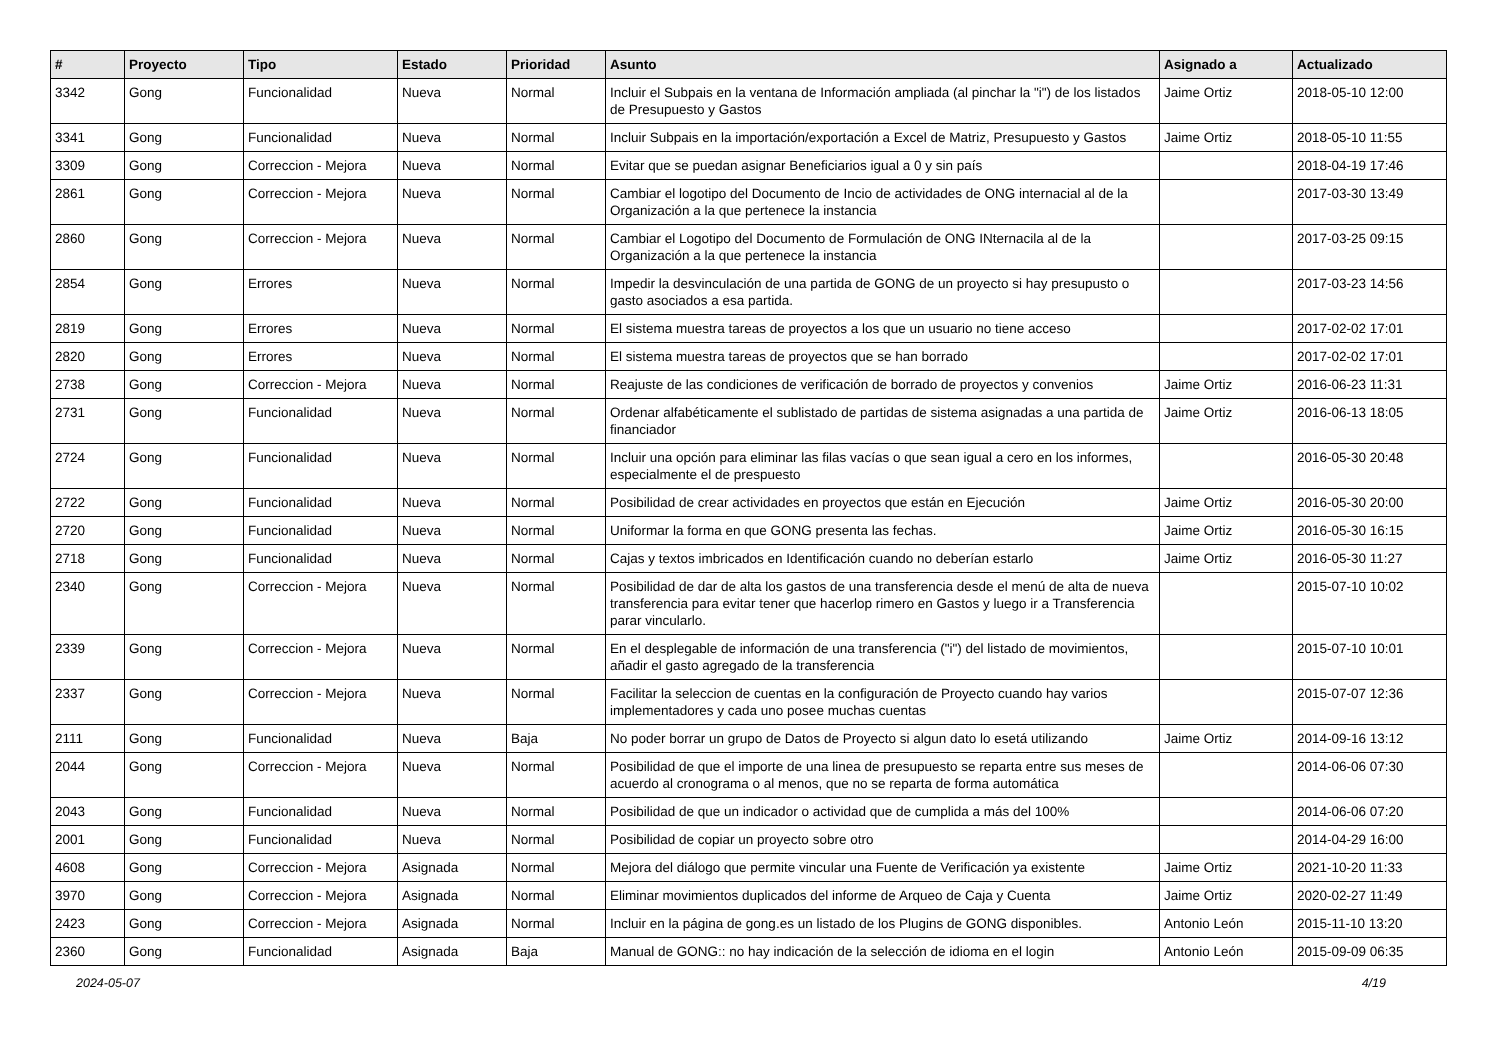| # | Proyecto | Tipo | Estado | Prioridad | Asunto | Asignado a | Actualizado |
| --- | --- | --- | --- | --- | --- | --- | --- |
| 3342 | Gong | Funcionalidad | Nueva | Normal | Incluir el Subpais en la ventana de Información ampliada (al pinchar la "i") de los listados de Presupuesto y Gastos | Jaime Ortiz | 2018-05-10 12:00 |
| 3341 | Gong | Funcionalidad | Nueva | Normal | Incluir Subpais en la importación/exportación a Excel de Matriz, Presupuesto y Gastos | Jaime Ortiz | 2018-05-10 11:55 |
| 3309 | Gong | Correccion - Mejora | Nueva | Normal | Evitar que se puedan asignar Beneficiarios igual a 0 y sin país | | 2018-04-19 17:46 |
| 2861 | Gong | Correccion - Mejora | Nueva | Normal | Cambiar el logotipo del Documento de Incio de actividades de ONG internacial al de la Organización a la que pertenece la instancia | | 2017-03-30 13:49 |
| 2860 | Gong | Correccion - Mejora | Nueva | Normal | Cambiar el Logotipo del Documento de Formulación de ONG INternacila al de la Organización a la que pertenece la instancia | | 2017-03-25 09:15 |
| 2854 | Gong | Errores | Nueva | Normal | Impedir la desvinculación de una partida de GONG de un proyecto si hay presupusto o gasto asociados a esa partida. | | 2017-03-23 14:56 |
| 2819 | Gong | Errores | Nueva | Normal | El sistema muestra tareas de proyectos a los que un usuario no tiene acceso | | 2017-02-02 17:01 |
| 2820 | Gong | Errores | Nueva | Normal | El sistema muestra tareas de proyectos que se han borrado | | 2017-02-02 17:01 |
| 2738 | Gong | Correccion - Mejora | Nueva | Normal | Reajuste de las condiciones de verificación de borrado de proyectos y convenios | Jaime Ortiz | 2016-06-23 11:31 |
| 2731 | Gong | Funcionalidad | Nueva | Normal | Ordenar alfabéticamente el sublistado de partidas de sistema asignadas a una partida de financiador | Jaime Ortiz | 2016-06-13 18:05 |
| 2724 | Gong | Funcionalidad | Nueva | Normal | Incluir una opción para eliminar las filas vacías o que sean igual a cero en los informes, especialmente el de prespuesto | | 2016-05-30 20:48 |
| 2722 | Gong | Funcionalidad | Nueva | Normal | Posibilidad de crear actividades en proyectos que están en Ejecución | Jaime Ortiz | 2016-05-30 20:00 |
| 2720 | Gong | Funcionalidad | Nueva | Normal | Uniformar la forma en que GONG presenta las fechas. | Jaime Ortiz | 2016-05-30 16:15 |
| 2718 | Gong | Funcionalidad | Nueva | Normal | Cajas y textos imbricados en Identificación cuando no deberían estarlo | Jaime Ortiz | 2016-05-30 11:27 |
| 2340 | Gong | Correccion - Mejora | Nueva | Normal | Posibilidad de dar de alta los gastos de una transferencia desde el menú de alta de nueva transferencia para evitar tener que hacerlop rimero en Gastos y luego ir a Transferencia parar vincularlo. | | 2015-07-10 10:02 |
| 2339 | Gong | Correccion - Mejora | Nueva | Normal | En el desplegable de información de una transferencia ("i") del listado de movimientos, añadir el gasto agregado de la transferencia | | 2015-07-10 10:01 |
| 2337 | Gong | Correccion - Mejora | Nueva | Normal | Facilitar la seleccion de cuentas en la configuración de Proyecto cuando hay varios implementadores y cada uno posee muchas cuentas | | 2015-07-07 12:36 |
| 2111 | Gong | Funcionalidad | Nueva | Baja | No poder borrar un grupo de Datos de Proyecto si algun dato lo esetá utilizando | Jaime Ortiz | 2014-09-16 13:12 |
| 2044 | Gong | Correccion - Mejora | Nueva | Normal | Posibilidad de que el importe de una linea de presupuesto se reparta entre sus meses de acuerdo al cronograma o al menos, que no se reparta de forma automática | | 2014-06-06 07:30 |
| 2043 | Gong | Funcionalidad | Nueva | Normal | Posibilidad de que un indicador o actividad que de cumplida a más del 100% | | 2014-06-06 07:20 |
| 2001 | Gong | Funcionalidad | Nueva | Normal | Posibilidad de copiar un proyecto sobre otro | | 2014-04-29 16:00 |
| 4608 | Gong | Correccion - Mejora | Asignada | Normal | Mejora del diálogo que permite vincular una Fuente de Verificación ya existente | Jaime Ortiz | 2021-10-20 11:33 |
| 3970 | Gong | Correccion - Mejora | Asignada | Normal | Eliminar movimientos duplicados del informe de Arqueo de Caja y Cuenta | Jaime Ortiz | 2020-02-27 11:49 |
| 2423 | Gong | Correccion - Mejora | Asignada | Normal | Incluir en la página de gong.es un listado de los Plugins de GONG disponibles. | Antonio León | 2015-11-10 13:20 |
| 2360 | Gong | Funcionalidad | Asignada | Baja | Manual de GONG:: no hay indicación de la selección de idioma en el login | Antonio León | 2015-09-09 06:35 |
2024-05-07 4/19